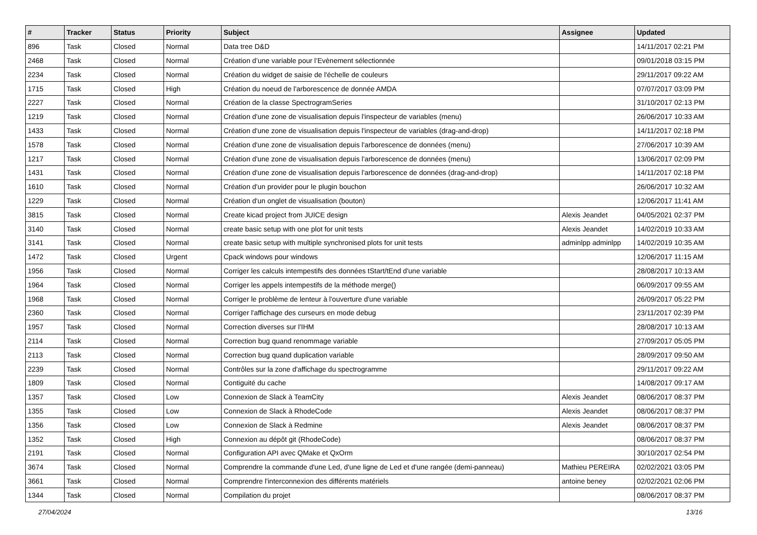| # | Tracker | Status | Priority | Subject | Assignee | Updated |
| --- | --- | --- | --- | --- | --- | --- |
| 896 | Task | Closed | Normal | Data tree D&D | | 14/11/2017 02:21 PM |
| 2468 | Task | Closed | Normal | Création d’une variable pour l’Evènement sélectionnée | | 09/01/2018 03:15 PM |
| 2234 | Task | Closed | Normal | Création du widget de saisie de l'échelle de couleurs | | 29/11/2017 09:22 AM |
| 1715 | Task | Closed | High | Création du noeud de l'arborescence de donnée AMDA | | 07/07/2017 03:09 PM |
| 2227 | Task | Closed | Normal | Création de la classe SpectrogramSeries | | 31/10/2017 02:13 PM |
| 1219 | Task | Closed | Normal | Création d'une zone de visualisation depuis l'inspecteur de variables (menu) | | 26/06/2017 10:33 AM |
| 1433 | Task | Closed | Normal | Création d'une zone de visualisation depuis l'inspecteur de variables (drag-and-drop) | | 14/11/2017 02:18 PM |
| 1578 | Task | Closed | Normal | Création d'une zone de visualisation depuis l'arborescence de données (menu) | | 27/06/2017 10:39 AM |
| 1217 | Task | Closed | Normal | Création d'une zone de visualisation depuis l'arborescence de données (menu) | | 13/06/2017 02:09 PM |
| 1431 | Task | Closed | Normal | Création d'une zone de visualisation depuis l'arborescence de données (drag-and-drop) | | 14/11/2017 02:18 PM |
| 1610 | Task | Closed | Normal | Création d'un provider pour le plugin bouchon | | 26/06/2017 10:32 AM |
| 1229 | Task | Closed | Normal | Création d'un onglet de visualisation (bouton) | | 12/06/2017 11:41 AM |
| 3815 | Task | Closed | Normal | Create kicad project from JUICE design | Alexis Jeandet | 04/05/2021 02:37 PM |
| 3140 | Task | Closed | Normal | create basic setup with one plot for unit tests | Alexis Jeandet | 14/02/2019 10:33 AM |
| 3141 | Task | Closed | Normal | create basic setup with multiple synchronised plots for unit tests | adminlpp adminlpp | 14/02/2019 10:35 AM |
| 1472 | Task | Closed | Urgent | Cpack windows pour windows | | 12/06/2017 11:15 AM |
| 1956 | Task | Closed | Normal | Corriger les calculs intempestifs des données tStart/tEnd d'une variable | | 28/08/2017 10:13 AM |
| 1964 | Task | Closed | Normal | Corriger les appels intempestifs de la méthode merge() | | 06/09/2017 09:55 AM |
| 1968 | Task | Closed | Normal | Corriger le problème de lenteur à l'ouverture d'une variable | | 26/09/2017 05:22 PM |
| 2360 | Task | Closed | Normal | Corriger l'affichage des curseurs en mode debug | | 23/11/2017 02:39 PM |
| 1957 | Task | Closed | Normal | Correction diverses sur l'IHM | | 28/08/2017 10:13 AM |
| 2114 | Task | Closed | Normal | Correction bug quand renommage variable | | 27/09/2017 05:05 PM |
| 2113 | Task | Closed | Normal | Correction bug quand duplication variable | | 28/09/2017 09:50 AM |
| 2239 | Task | Closed | Normal | Contrôles sur la zone d'affichage du spectrogramme | | 29/11/2017 09:22 AM |
| 1809 | Task | Closed | Normal | Contiguité du cache | | 14/08/2017 09:17 AM |
| 1357 | Task | Closed | Low | Connexion de Slack à TeamCity | Alexis Jeandet | 08/06/2017 08:37 PM |
| 1355 | Task | Closed | Low | Connexion de Slack à RhodeCode | Alexis Jeandet | 08/06/2017 08:37 PM |
| 1356 | Task | Closed | Low | Connexion de Slack à Redmine | Alexis Jeandet | 08/06/2017 08:37 PM |
| 1352 | Task | Closed | High | Connexion au dépôt git (RhodeCode) | | 08/06/2017 08:37 PM |
| 2191 | Task | Closed | Normal | Configuration API avec QMake et QxOrm | | 30/10/2017 02:54 PM |
| 3674 | Task | Closed | Normal | Comprendre la commande d'une Led, d'une ligne de Led et d'une rangée (demi-panneau) | Mathieu PEREIRA | 02/02/2021 03:05 PM |
| 3661 | Task | Closed | Normal | Comprendre l'interconnexion des différents matériels | antoine beney | 02/02/2021 02:06 PM |
| 1344 | Task | Closed | Normal | Compilation du projet | | 08/06/2017 08:37 PM |
27/04/2024 13/16